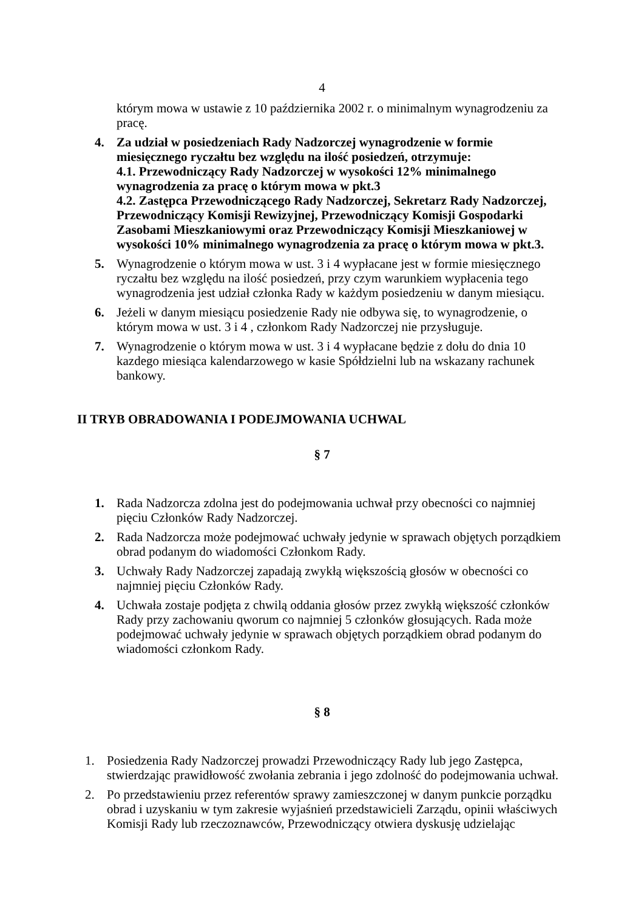4
którym mowa w ustawie z 10 października 2002 r. o minimalnym wynagrodzeniu za pracę.
4. Za udział w posiedzeniach Rady Nadzorczej wynagrodzenie w formie miesięcznego ryczałtu bez względu na ilość posiedzeń, otrzymuje:
4.1. Przewodniczący Rady Nadzorczej w wysokości 12% minimalnego wynagrodzenia za pracę o którym mowa w pkt.3
4.2. Zastępca Przewodniczącego Rady Nadzorczej, Sekretarz Rady Nadzorczej, Przewodniczący Komisji Rewizyjnej, Przewodniczący Komisji Gospodarki Zasobami Mieszkaniowymi oraz Przewodniczący Komisji Mieszkaniowej w wysokości 10% minimalnego wynagrodzenia za pracę o którym mowa w pkt.3.
5. Wynagrodzenie o którym mowa w ust. 3 i 4 wypłacane jest w formie miesięcznego ryczałtu bez względu na ilość posiedzeń, przy czym warunkiem wypłacenia tego wynagrodzenia jest udział członka Rady w każdym posiedzeniu w danym miesiącu.
6. Jeżeli w danym miesiącu posiedzenie Rady nie odbywa się, to wynagrodzenie, o którym mowa w ust. 3 i 4 , członkom Rady Nadzorczej nie przysługuje.
7. Wynagrodzenie o którym mowa w ust. 3 i 4 wypłacane będzie z dołu do dnia 10 kazdego miesiąca kalendarzowego w kasie Spółdzielni lub na wskazany rachunek bankowy.
II TRYB OBRADOWANIA I PODEJMOWANIA UCHWAL
§ 7
1. Rada Nadzorcza zdolna jest do podejmowania uchwał przy obecności co najmniej pięciu Członków Rady Nadzorczej.
2. Rada Nadzorcza może podejmować uchwały jedynie w sprawach objętych porządkiem obrad podanym do wiadomości Członkom Rady.
3. Uchwały Rady Nadzorczej zapadają zwykłą większością głosów w obecności co najmniej pięciu Członków Rady.
4. Uchwała zostaje podjęta z chwilą oddania głosów przez zwykłą większość członków Rady przy zachowaniu qworum co najmniej 5 członków głosujących. Rada może podejmować uchwały jedynie w sprawach objętych porządkiem obrad podanym do wiadomości członkom Rady.
§ 8
1. Posiedzenia Rady Nadzorczej prowadzi Przewodniczący Rady lub jego Zastępca, stwierdzając prawidłowość zwołania zebrania i jego zdolność do podejmowania uchwał.
2. Po przedstawieniu przez referentów sprawy zamieszczonej w danym punkcie porządku obrad i uzyskaniu w tym zakresie wyjaśnień przedstawicieli Zarządu, opinii właściwych Komisji Rady lub rzeczoznawców, Przewodniczący otwiera dyskusję udzielając